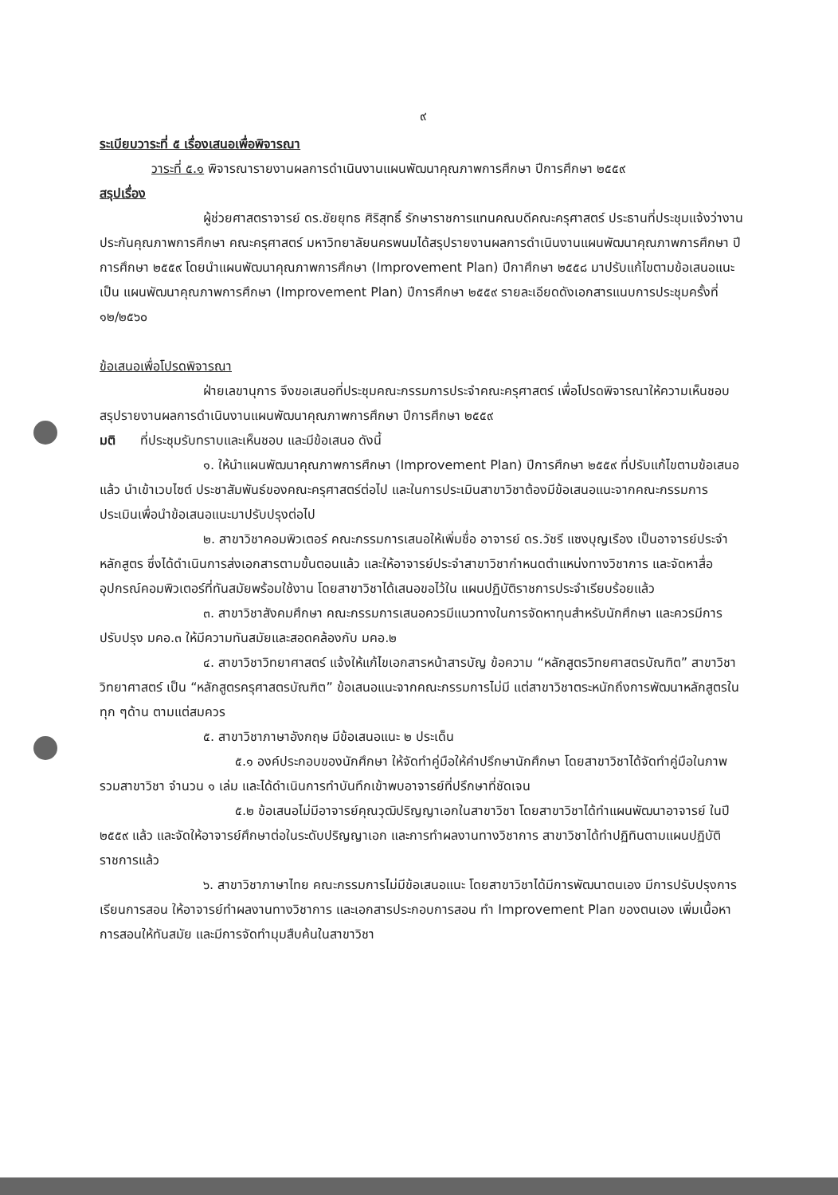๙
ระเบียบวาระที่ ๕ เรื่องเสนอเพื่อพิจารณา
วาระที่ ๕.๑ พิจารณารายงานผลการดำเนินงานแผนพัฒนาคุณภาพการศึกษา ปีการศึกษา ๒๕๕๙
สรุปเรื่อง
ผู้ช่วยศาสตราจารย์ ดร.ชัยยุทธ ศิริสุทธิ์ รักษาราชการแทนคณบดีคณะครุศาสตร์ ประธานที่ประชุมแจ้งว่างานประกันคุณภาพการศึกษา คณะครุศาสตร์ มหาวิทยาลัยนครพนมได้สรุปรายงานผลการดำเนินงานแผนพัฒนาคุณภาพการศึกษา ปีการศึกษา ๒๕๕๙ โดยนำแผนพัฒนาคุณภาพการศึกษา (Improvement Plan) ปีกาศึกษา ๒๕๕๘ มาปรับแก้ไขตามข้อเสนอแนะเป็น แผนพัฒนาคุณภาพการศึกษา (Improvement Plan) ปีการศึกษา ๒๕๕๙ รายละเอียดดังเอกสารแนบการประชุมครั้งที่ ๑๒/๒๕๖๐
ข้อเสนอเพื่อโปรดพิจารณา
ฝ่ายเลขานุการ จึงขอเสนอที่ประชุมคณะกรรมการประจำคณะครุศาสตร์ เพื่อโปรดพิจารณาให้ความเห็นชอบ สรุปรายงานผลการดำเนินงานแผนพัฒนาคุณภาพการศึกษา ปีการศึกษา ๒๕๕๙
มติ ที่ประชุมรับทราบและเห็นชอบ และมีข้อเสนอ ดังนี้
๑. ให้นำแผนพัฒนาคุณภาพการศึกษา (Improvement Plan) ปีการศึกษา ๒๕๕๙ ที่ปรับแก้ไขตามข้อเสนอแล้ว นำเข้าเวบไซต์ ประชาสัมพันธ์ของคณะครุศาสตร์ต่อไป และในการประเมินสาขาวิชาต้องมีข้อเสนอแนะจากคณะกรรมการประเมินเพื่อนำข้อเสนอแนะมาปรับปรุงต่อไป
๒. สาขาวิชาคอมพิวเตอร์ คณะกรรมการเสนอให้เพิ่มชื่อ อาจารย์ ดร.วัชรี แซงบุญเรือง เป็นอาจารย์ประจำหลักสูตร ซึ่งได้ดำเนินการส่งเอกสารตามขั้นตอนแล้ว และให้อาจารย์ประจำสาขาวิชากำหนดตำแหน่งทางวิชาการ และจัดหาสื่ออุปกรณ์คอมพิวเตอร์ที่ทันสมัยพร้อมใช้งาน โดยสาขาวิชาได้เสนอขอไว้ใน แผนปฏิบัติราชการประจำเรียบร้อยแล้ว
๓. สาขาวิชาสังคมศึกษา คณะกรรมการเสนอควรมีแนวทางในการจัดหาทุนสำหรับนักศึกษา และควรมีการปรับปรุง มคอ.๓ ให้มีความทันสมัยและสอดคล้องกับ มคอ.๒
๔. สาขาวิชาวิทยาศาสตร์ แจ้งให้แก้ไขเอกสารหน้าสารบัญ ข้อความ “หลักสูตรวิทยศาสตรบัณฑิต” สาขาวิชาวิทยาศาสตร์ เป็น “หลักสูตรครุศาสตรบัณฑิต” ข้อเสนอแนะจากคณะกรรมการไม่มี แต่สาขาวิชาตระหนักถึงการพัฒนาหลักสูตรในทุก ๆด้าน ตามแต่สมควร
๕. สาขาวิชาภาษาอังกฤษ มีข้อเสนอแนะ ๒ ประเด็น
๕.๑ องค์ประกอบของนักศึกษา ให้จัดทำคู่มือให้คำปรึกษานักศึกษา โดยสาขาวิชาได้จัดทำคู่มือในภาพรวมสาขาวิชา จำนวน ๑ เล่ม และได้ดำเนินการทำบันทึกเข้าพบอาจารย์ที่ปรึกษาที่ชัดเจน
๕.๒ ข้อเสนอไม่มีอาจารย์คุณวุฒิปริญญาเอกในสาขาวิชา โดยสาขาวิชาได้ทำแผนพัฒนาอาจารย์ ในปี ๒๕๕๙ แล้ว และจัดให้อาจารย์ศึกษาต่อในระดับปริญญาเอก และการทำผลงานทางวิชาการ สาขาวิชาได้ทำปฏิทินตามแผนปฏิบัติราชการแล้ว
๖. สาขาวิชาภาษาไทย คณะกรรมการไม่มีข้อเสนอแนะ โดยสาขาวิชาได้มีการพัฒนาตนเอง มีการปรับปรุงการเรียนการสอน ให้อาจารย์ทำผลงานทางวิชาการ และเอกสารประกอบการสอน ทำ Improvement Plan ของตนเอง เพิ่มเนื้อหาการสอนให้ทันสมัย และมีการจัดทำมุมสืบค้นในสาขาวิชา